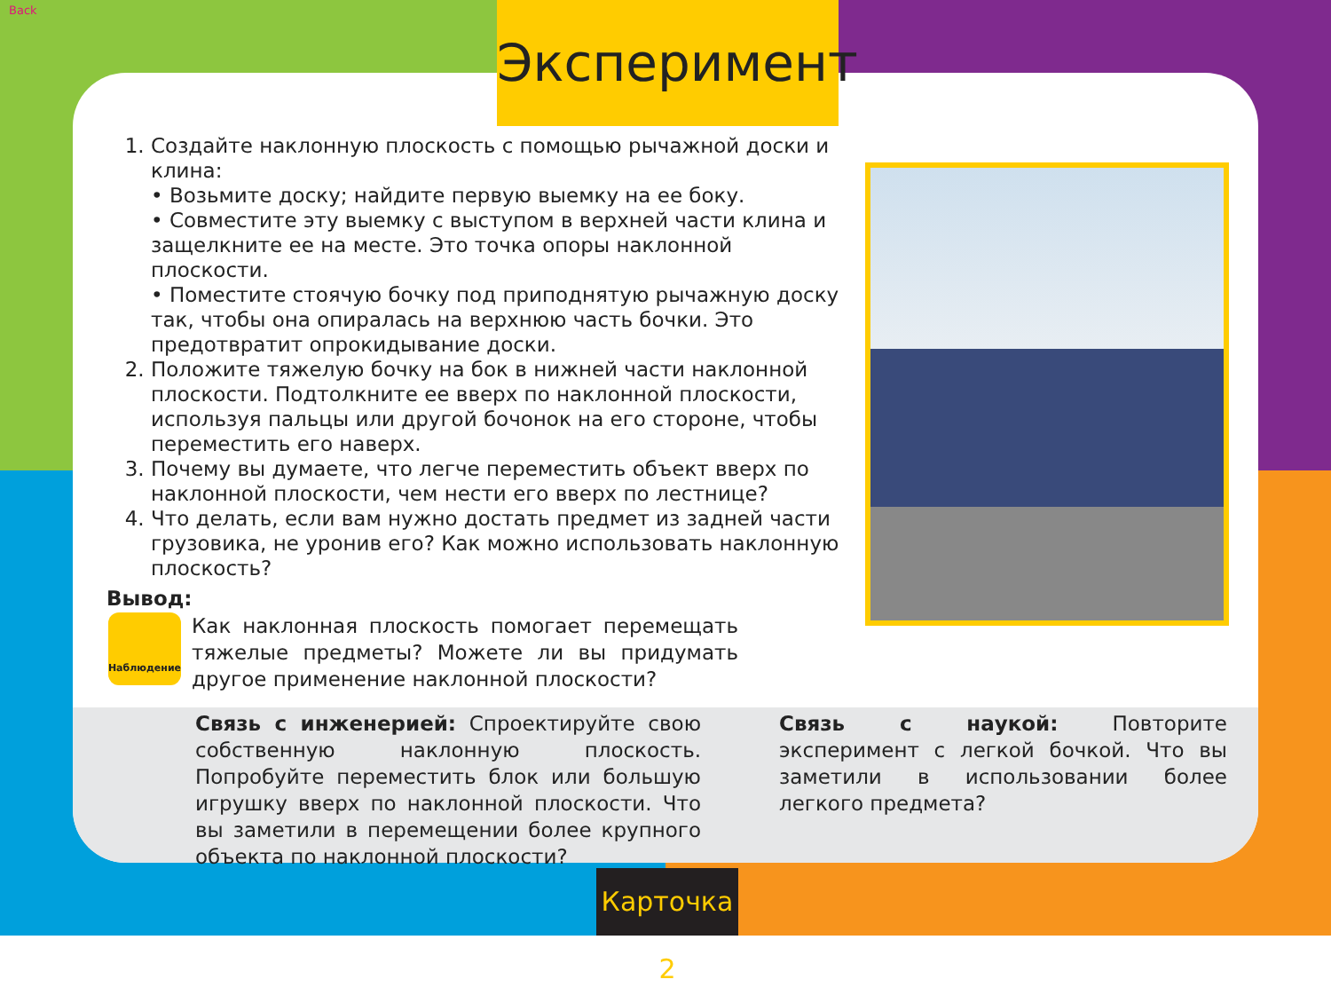Back Эксперимент
1. Создайте наклонную плоскость с помощью рычажной доски и клина:
• Возьмите доску; найдите первую выемку на ее боку.
• Совместите эту выемку с выступом в верхней части клина и защелкните ее на месте. Это точка опоры наклонной плоскости.
• Поместите стоячую бочку под приподнятую рычажную доску так, чтобы она опиралась на верхнюю часть бочки. Это предотвратит опрокидывание доски.
2. Положите тяжелую бочку на бок в нижней части наклонной плоскости. Подтолкните ее вверх по наклонной плоскости, используя пальцы или другой бочонок на его стороне, чтобы переместить его наверх.
3. Почему вы думаете, что легче переместить объект вверх по наклонной плоскости, чем нести его вверх по лестнице?
4. Что делать, если вам нужно достать предмет из задней части грузовика, не уронив его? Как можно использовать наклонную плоскость?
Вывод:
Наблюдение
Как наклонная плоскость помогает перемещать тяжелые предметы? Можете ли вы придумать другое применение наклонной плоскости?
Связь с инженерией: Спроектируйте свою собственную наклонную плоскость. Попробуйте переместить блок или большую игрушку вверх по наклонной плоскости. Что вы заметили в перемещении более крупного объекта по наклонной плоскости?
Связь с наукой: Повторите эксперимент с легкой бочкой. Что вы заметили в использовании более легкого предмета?
Карточка 2